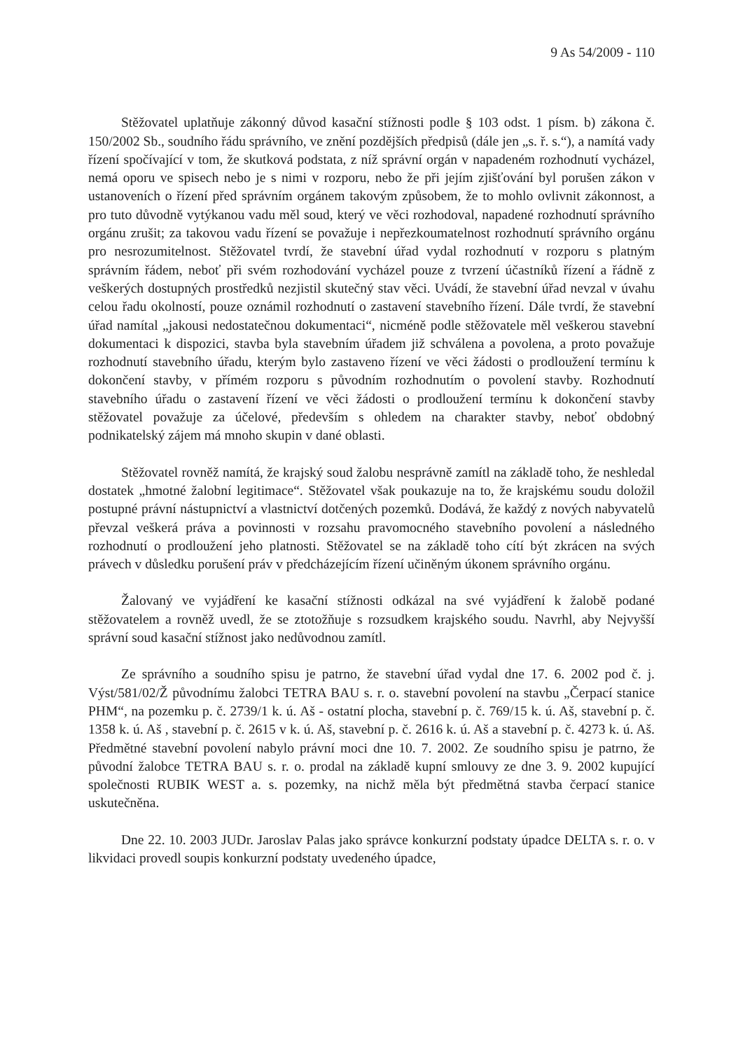9 As 54/2009 - 110
Stěžovatel uplatňuje zákonný důvod kasační stížnosti podle § 103 odst. 1 písm. b) zákona č. 150/2002 Sb., soudního řádu správního, ve znění pozdějších předpisů (dále jen „s. ř. s.“), a namítá vady řízení spočívající v tom, že skutková podstata, z níž správní orgán v napadeném rozhodnutí vycházel, nemá oporu ve spisech nebo je s nimi v rozporu, nebo že při jejím zjišťování byl porušen zákon v ustanoveních o řízení před správním orgánem takovým způsobem, že to mohlo ovlivnit zákonnost, a pro tuto důvodně vytýkanou vadu měl soud, který ve věci rozhodoval, napadené rozhodnutí správního orgánu zrušit; za takovou vadu řízení se považuje i nepřezkoumatelnost rozhodnutí správního orgánu pro nesrozumitelnost. Stěžovatel tvrdí, že stavební úřad vydal rozhodnutí v rozporu s platným správním řádem, neboť při svém rozhodování vycházel pouze z tvrzení účastníků řízení a řádně z veškerých dostupných prostředků nezjistil skutečný stav věci. Uvádí, že stavební úřad nevzal v úvahu celou řadu okolností, pouze oznámil rozhodnutí o zastavení stavebního řízení. Dále tvrdí, že stavební úřad namítal „jakousi nedostatečnou dokumentaci“, nicméně podle stěžovatele měl veškerou stavební dokumentaci k dispozici, stavba byla stavebním úřadem již schválena a povolena, a proto považuje rozhodnutí stavebního úřadu, kterým bylo zastaveno řízení ve věci žádosti o prodloužení termínu k dokončení stavby, v přímém rozporu s původním rozhodnutím o povolení stavby. Rozhodnutí stavebního úřadu o zastavení řízení ve věci žádosti o prodloužení termínu k dokončení stavby stěžovatel považuje za účelové, především s ohledem na charakter stavby, neboť obdobný podnikatelský zájem má mnoho skupin v dané oblasti.
Stěžovatel rovněž namítá, že krajský soud žalobu nesprávně zamítl na základě toho, že neshledal dostatek „hmotné žalobní legitimace“. Stěžovatel však poukazuje na to, že krajskému soudu doložil postupné právní nástupnictví a vlastnictví dotčených pozemků. Dodává, že každý z nových nabyvatelů převzal veškerá práva a povinnosti v rozsahu pravomocného stavebního povolení a následného rozhodnutí o prodloužení jeho platnosti. Stěžovatel se na základě toho cítí být zkrácen na svých právech v důsledku porušení práv v předcházejícím řízení učiněným úkonem správního orgánu.
Žalovaný ve vyjádření ke kasační stížnosti odkázal na své vyjádření k žalobě podané stěžovatelem a rovněž uvedl, že se ztotožňuje s rozsudkem krajského soudu. Navrhl, aby Nejvyšší správní soud kasační stížnost jako nedůvodnou zamítl.
Ze správního a soudního spisu je patrno, že stavební úřad vydal dne 17. 6. 2002 pod č. j. Výst/581/02/Ž původnímu žalobci TETRA BAU s. r. o. stavební povolení na stavbu „Čerpací stanice PHM“, na pozemku p. č. 2739/1 k. ú. Aš - ostatní plocha, stavební p. č. 769/15 k. ú. Aš, stavební p. č. 1358 k. ú. Aš , stavební p. č. 2615 v k. ú. Aš, stavební p. č. 2616 k. ú. Aš a stavební p. č. 4273 k. ú. Aš. Předmětné stavební povolení nabylo právní moci dne 10. 7. 2002. Ze soudního spisu je patrno, že původní žalobce TETRA BAU s. r. o. prodal na základě kupní smlouvy ze dne 3. 9. 2002 kupující společnosti RUBIK WEST a. s. pozemky, na nichž měla být předmětná stavba čerpací stanice uskutečněna.
Dne 22. 10. 2003 JUDr. Jaroslav Palas jako správce konkurzní podstaty úpadce DELTA s. r. o. v likvidaci provedl soupis konkurzní podstaty uvedeného úpadce,